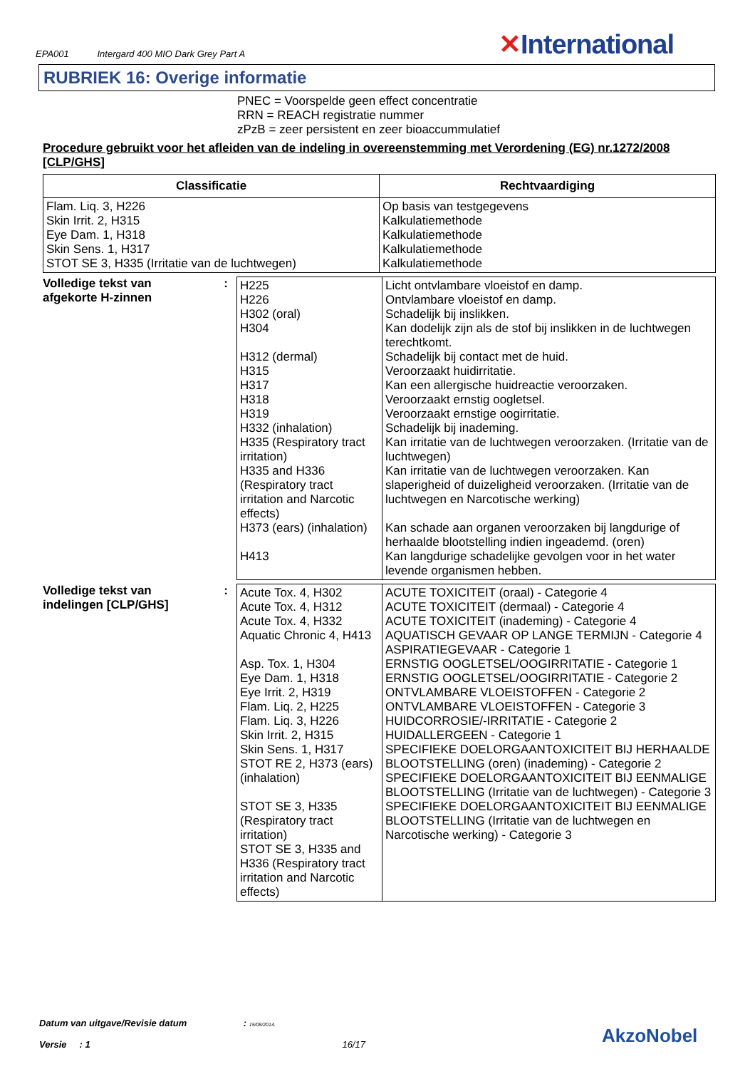EPA001 Intergard 400 MIO Dark Grey Part A
✕International
RUBRIEK 16: Overige informatie
PNEC = Voorspelde geen effect concentratie
RRN = REACH registratie nummer
zPzB = zeer persistent en zeer bioaccummulatief
Procedure gebruikt voor het afleiden van de indeling in overeenstemming met Verordening (EG) nr.1272/2008 [CLP/GHS]
| Classificatie | Rechtvaardiging |
| --- | --- |
| Flam. Liq. 3, H226 Skin Irrit. 2, H315 Eye Dam. 1, H318 Skin Sens. 1, H317 STOT SE 3, H335 (Irritatie van de luchtwegen) | Op basis van testgegevens Kalkulatiemethode Kalkulatiemethode Kalkulatiemethode Kalkulatiemethode |
Volledige tekst van
afgekorte H-zinnen:
| H225 H226 H302 (oral) H304 H312 (dermal) H315 H317 H318 H319 H332 (inhalation) H335 (Respiratory tract irritation) H335 and H336 (Respiratory tract irritation and Narcotic effects) H373 (ears) (inhalation) H413 | Licht ontvlambare vloeistof en damp. Ontvlambare vloeistof en damp. Schadelijk bij inslikken. Kan dodelijk zijn als de stof bij inslikken in de luchtwegen terechtkomt. Schadelijk bij contact met de huid. Veroorzaakt huidirritatie. Kan een allergische huidreactie veroorzaken. Veroorzaakt ernstig oogletsel. Veroorzaakt ernstige oogirritatie. Schadelijk bij inademing. Kan irritatie van de luchtwegen veroorzaken. (Irritatie van de luchtwegen) Kan irritatie van de luchtwegen veroorzaken. Kan slaperigheid of duizeligheid veroorzaken. (Irritatie van de luchtwegen en Narcotische werking) Kan schade aan organen veroorzaken bij langdurige of herhaalde blootstelling indien ingeademd. (oren) Kan langdurige schadelijke gevolgen voor in het water levende organismen hebben. |
Volledige tekst van
indelingen [CLP/GHS]:
| Acute Tox. 4, H302 Acute Tox. 4, H312 Acute Tox. 4, H332 Aquatic Chronic 4, H413 Asp. Tox. 1, H304 Eye Dam. 1, H318 Eye Irrit. 2, H319 Flam. Liq. 2, H225 Flam. Liq. 3, H226 Skin Irrit. 2, H315 Skin Sens. 1, H317 STOT RE 2, H373 (ears) (inhalation) STOT SE 3, H335 (Respiratory tract irritation) STOT SE 3, H335 and H336 (Respiratory tract irritation and Narcotic effects) | ACUTE TOXICITEIT (oraal) - Categorie 4 ACUTE TOXICITEIT (dermaal) - Categorie 4 ACUTE TOXICITEIT (inademing) - Categorie 4 AQUATISCH GEVAAR OP LANGE TERMIJN - Categorie 4 ASPIRATIEGEVAAR - Categorie 1 ERNSTIG OOGLETSEL/OOGIRRITATIE - Categorie 1 ERNSTIG OOGLETSEL/OOGIRRITATIE - Categorie 2 ONTVLAMBARE VLOEISTOFFEN - Categorie 2 ONTVLAMBARE VLOEISTOFFEN - Categorie 3 HUIDCORROSIE/-IRRITATIE - Categorie 2 HUIDALLERGEEN - Categorie 1 SPECIFIEKE DOELORGAANTOXICITEIT BIJ HERHAALDE BLOOTSTELLING (oren) (inademing) - Categorie 2 SPECIFIEKE DOELORGAANTOXICITEIT BIJ EENMALIGE BLOOTSTELLING (Irritatie van de luchtwegen) - Categorie 3 SPECIFIEKE DOELORGAANTOXICITEIT BIJ EENMALIGE BLOOTSTELLING (Irritatie van de luchtwegen en Narcotische werking) - Categorie 3 |
Datum van uitgave/Revisie datum : 15/08/2014.
Versie : 1 16/17
AkzoNobel